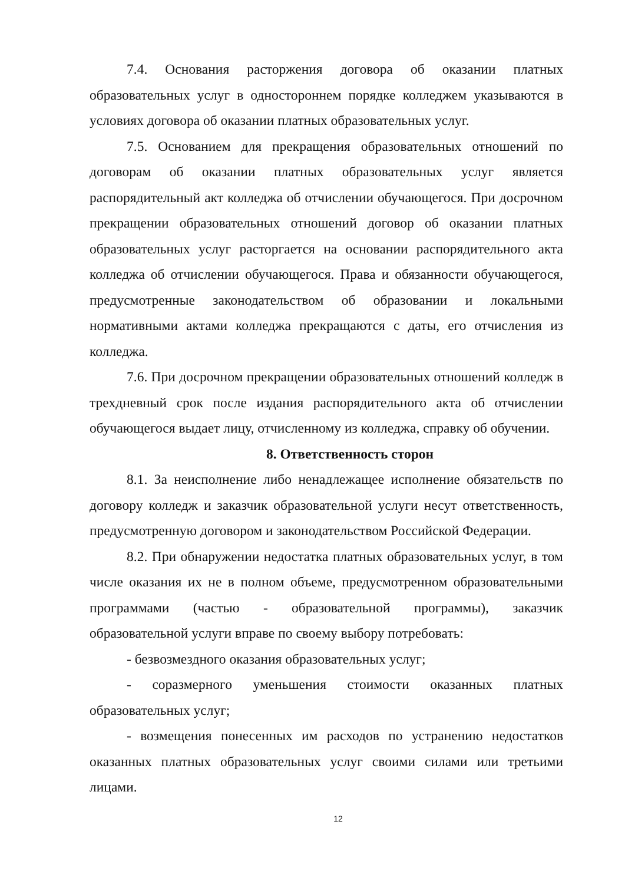7.4. Основания расторжения договора об оказании платных образовательных услуг в одностороннем порядке колледжем указываются в условиях договора об оказании платных образовательных услуг.
7.5. Основанием для прекращения образовательных отношений по договорам об оказании платных образовательных услуг является распорядительный акт колледжа об отчислении обучающегося. При досрочном прекращении образовательных отношений договор об оказании платных образовательных услуг расторгается на основании распорядительного акта колледжа об отчислении обучающегося. Права и обязанности обучающегося, предусмотренные законодательством об образовании и локальными нормативными актами колледжа прекращаются с даты, его отчисления из колледжа.
7.6. При досрочном прекращении образовательных отношений колледж в трехдневный срок после издания распорядительного акта об отчислении обучающегося выдает лицу, отчисленному из колледжа, справку об обучении.
8. Ответственность сторон
8.1. За неисполнение либо ненадлежащее исполнение обязательств по договору колледж и заказчик образовательной услуги несут ответственность, предусмотренную договором и законодательством Российской Федерации.
8.2. При обнаружении недостатка платных образовательных услуг, в том числе оказания их не в полном объеме, предусмотренном образовательными программами (частью - образовательной программы), заказчик образовательной услуги вправе по своему выбору потребовать:
- безвозмездного оказания образовательных услуг;
- соразмерного уменьшения стоимости оказанных платных образовательных услуг;
- возмещения понесенных им расходов по устранению недостатков оказанных платных образовательных услуг своими силами или третьими лицами.
12